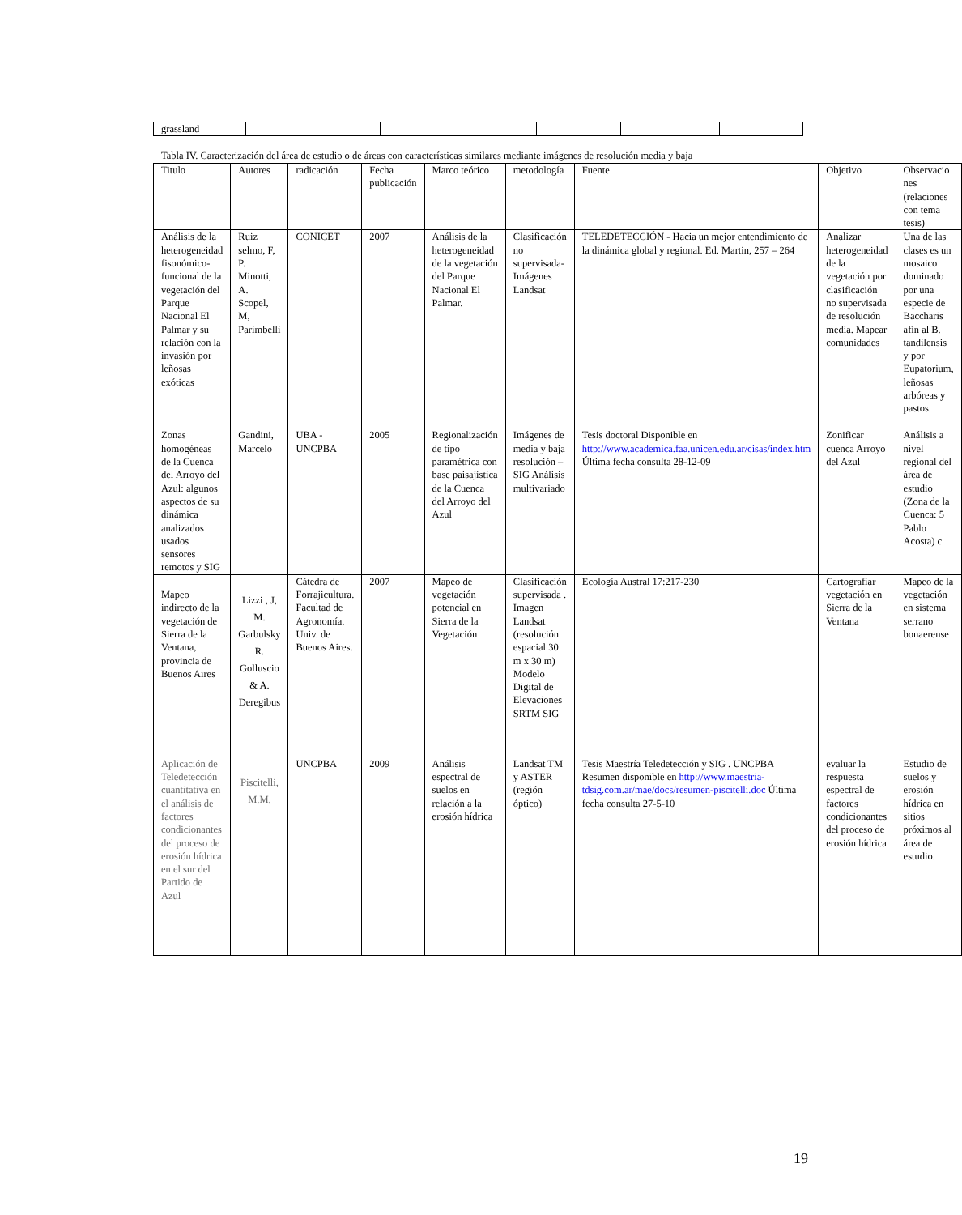| grassland | | | | | | | |
Tabla IV. Caracterización del área de estudio o de áreas con características similares mediante imágenes de resolución media y baja
| Titulo | Autores | radicación | Fecha publicación | Marco teórico | metodología | Fuente | Objetivo | Observacio nes (relaciones con tema tesis) |
| --- | --- | --- | --- | --- | --- | --- | --- | --- |
| Análisis de la heterogeneidad fisonómico-funcional de la vegetación del Parque Nacional El Palmar y su relación con la invasión por leñosas exóticas | Ruiz selmo, F, P. Minotti, A. Scopel, M, Parimbelli | CONICET | 2007 | Análisis de la heterogeneidad de la vegetación del Parque Nacional El Palmar. | Clasificación no supervisada- Imágenes Landsat | TELEDETECCIÓN - Hacia un mejor entendimiento de la dinámica global y regional. Ed. Martin, 257 – 264 | Analizar heterogeneidad de la vegetación por clasificación no supervisada de resolución media. Mapear comunidades | Una de las clases es un mosaico dominado por una especie de Baccharis afín al B. tandilensis y por Eupatorium, leñosas arbóreas y pastos. |
| Zonas homogéneas de la Cuenca del Arroyo del Azul: algunos aspectos de su dinámica analizados usados sensores remotos y SIG | Gandini, Marcelo | UBA - UNCPBA | 2005 | Regionalización de tipo paramétrica con base paisajística de la Cuenca del Arroyo del Azul | Imágenes de media y baja resolución – SIG Análisis multivariado | Tesis doctoral Disponible en http://www.academica.faa.unicen.edu.ar/cisas/index.htm Última fecha consulta 28-12-09 | Zonificar cuenca Arroyo del Azul | Análisis a nivel regional del área de estudio (Zona de la Cuenca: 5 Pablo Acosta) c |
| Mapeo indirecto de la vegetación de Sierra de la Ventana, provincia de Buenos Aires | Lizzi , J, M. Garbulsky R. Golluscio & A. Deregibus | Cátedra de Forrajicultura. Facultad de Agronomía. Univ. de Buenos Aires. | 2007 | Mapeo de vegetación potencial en Sierra de la Vegetación | Clasificación supervisada . Imagen Landsat (resolución espacial 30 m x 30 m) Modelo Digital de Elevaciones SRTM SIG | Ecología Austral 17:217-230 | Cartografiar vegetación en Sierra de la Ventana | Mapeo de la vegetación en sistema serrano bonaerense |
| Aplicación de Teledetección cuantitativa en el análisis de factores condicionantes del proceso de erosión hídrica en el sur del Partido de Azul | Piscitelli, M.M. | UNCPBA | 2009 | Análisis espectral de suelos en relación a la erosión hídrica | Landsat TM y ASTER (región óptico) | Tesis Maestría Teledetección y SIG . UNCPBA Resumen disponible en http://www.maestria-tdsig.com.ar/mae/docs/resumen-piscitelli.doc Última fecha consulta 27-5-10 | evaluar la respuesta espectral de factores condicionantes del proceso de erosión hídrica | Estudio de suelos y erosión hídrica en sitios próximos al área de estudio. |
19